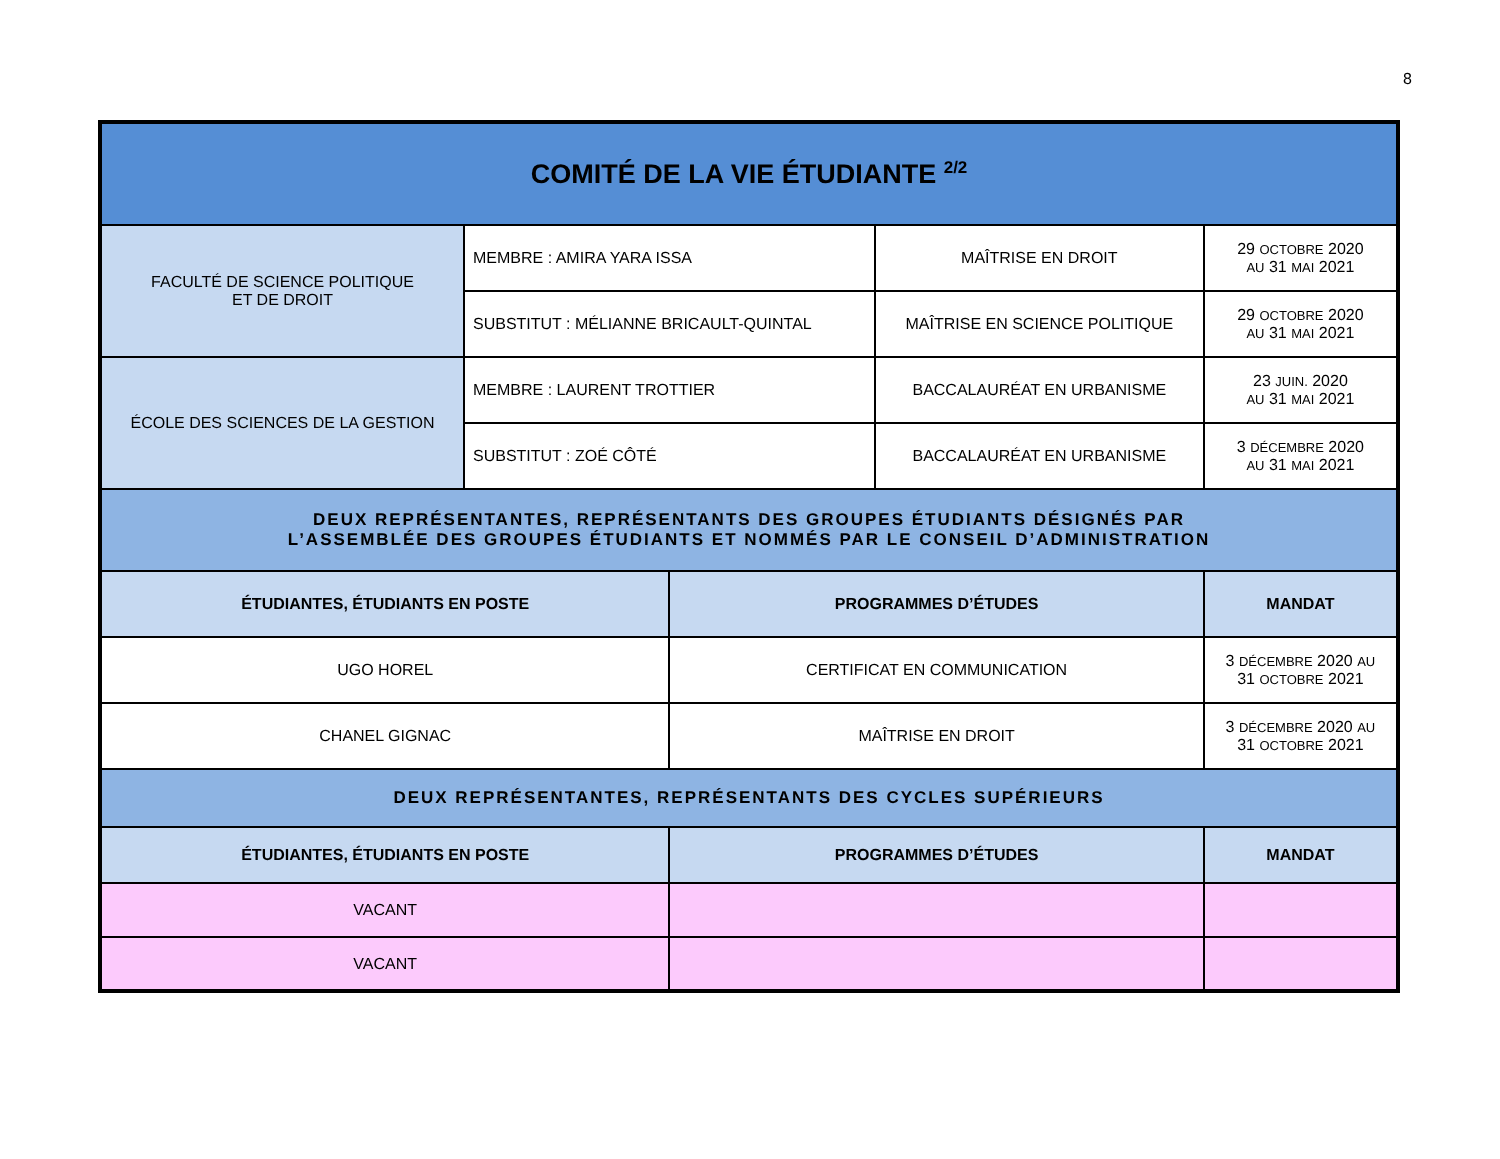8
| COMITÉ DE LA VIE ÉTUDIANTE <sup>2/2</sup> | | | | |
| FACULTÉ DE SCIENCE POLITIQUE ET DE DROIT | MEMBRE : AMIRA YARA ISSA | | MAÎTRISE EN DROIT | 29 OCTOBRE 2020 AU 31 MAI 2021 |
| | SUBSTITUT : MÉLIANNE BRICAULT-QUINTAL | | MAÎTRISE EN SCIENCE POLITIQUE | 29 OCTOBRE 2020 AU 31 MAI 2021 |
| ÉCOLE DES SCIENCES DE LA GESTION | MEMBRE : LAURENT TROTTIER | | BACCALAURÉAT EN URBANISME | 23 JUIN. 2020 AU 31 MAI 2021 |
| | SUBSTITUT : ZOÉ CÔTÉ | | BACCALAURÉAT EN URBANISME | 3 DÉCEMBRE 2020 AU 31 MAI 2021 |
| DEUX REPRÉSENTANTES, REPRÉSENTANTS DES GROUPES ÉTUDIANTS DÉSIGNÉS PAR L’ASSEMBLÉE DES GROUPES ÉTUDIANTS ET NOMMÉS PAR LE CONSEIL D’ADMINISTRATION | | | | |
| ÉTUDIANTES, ÉTUDIANTS EN POSTE | | PROGRAMMES D’ÉTUDES | | MANDAT |
| UGO HOREL | | CERTIFICAT EN COMMUNICATION | | 3 DÉCEMBRE 2020 AU 31 OCTOBRE 2021 |
| CHANEL GIGNAC | | MAÎTRISE EN DROIT | | 3 DÉCEMBRE 2020 AU 31 OCTOBRE 2021 |
| DEUX REPRÉSENTANTES, REPRÉSENTANTS DES CYCLES SUPÉRIEURS | | | | |
| ÉTUDIANTES, ÉTUDIANTS EN POSTE | | PROGRAMMES D’ÉTUDES | | MANDAT |
| VACANT | | | | |
| VACANT | | | | |